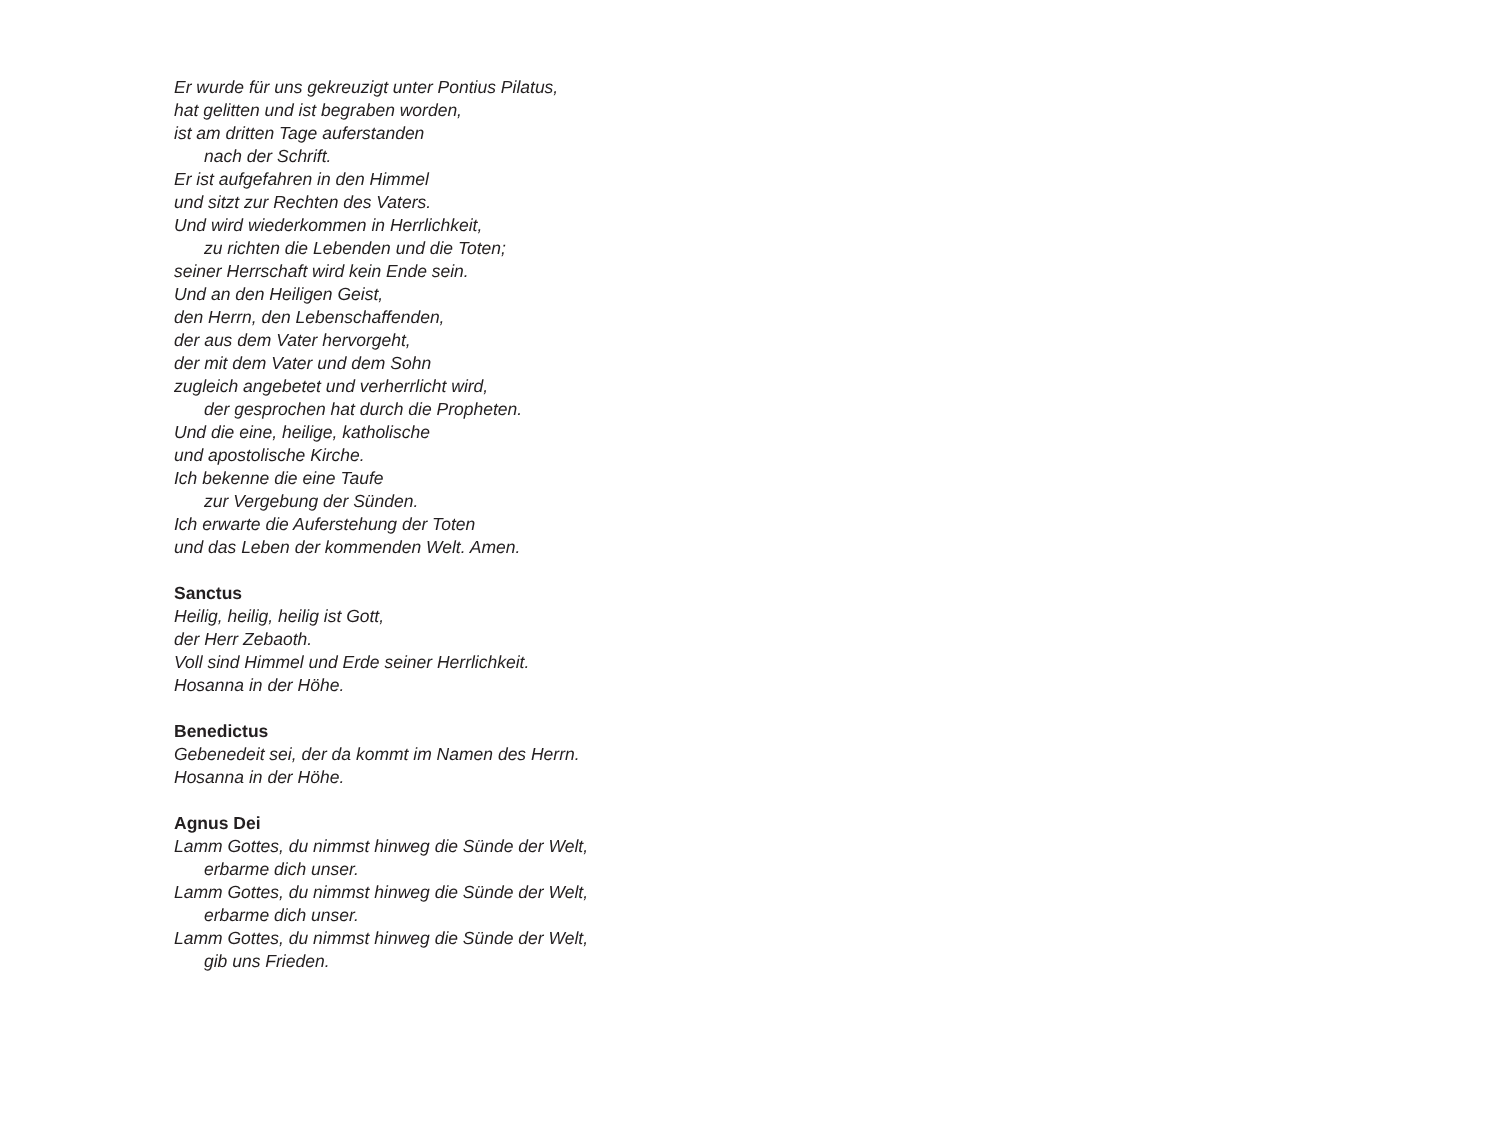Er wurde für uns gekreuzigt unter Pontius Pilatus,
hat gelitten und ist begraben worden,
ist am dritten Tage auferstanden
nach der Schrift.
Er ist aufgefahren in den Himmel
und sitzt zur Rechten des Vaters.
Und wird wiederkommen in Herrlichkeit,
zu richten die Lebenden und die Toten;
seiner Herrschaft wird kein Ende sein.
Und an den Heiligen Geist,
den Herrn, den Lebenschaffenden,
der aus dem Vater hervorgeht,
der mit dem Vater und dem Sohn
zugleich angebetet und verherrlicht wird,
der gesprochen hat durch die Propheten.
Und die eine, heilige, katholische
und apostolische Kirche.
Ich bekenne die eine Taufe
zur Vergebung der Sünden.
Ich erwarte die Auferstehung der Toten
und das Leben der kommenden Welt. Amen.
Sanctus
Heilig, heilig, heilig ist Gott,
der Herr Zebaoth.
Voll sind Himmel und Erde seiner Herrlichkeit.
Hosanna in der Höhe.
Benedictus
Gebenedeit sei, der da kommt im Namen des Herrn.
Hosanna in der Höhe.
Agnus Dei
Lamm Gottes, du nimmst hinweg die Sünde der Welt,
erbarme dich unser.
Lamm Gottes, du nimmst hinweg die Sünde der Welt,
erbarme dich unser.
Lamm Gottes, du nimmst hinweg die Sünde der Welt,
gib uns Frieden.